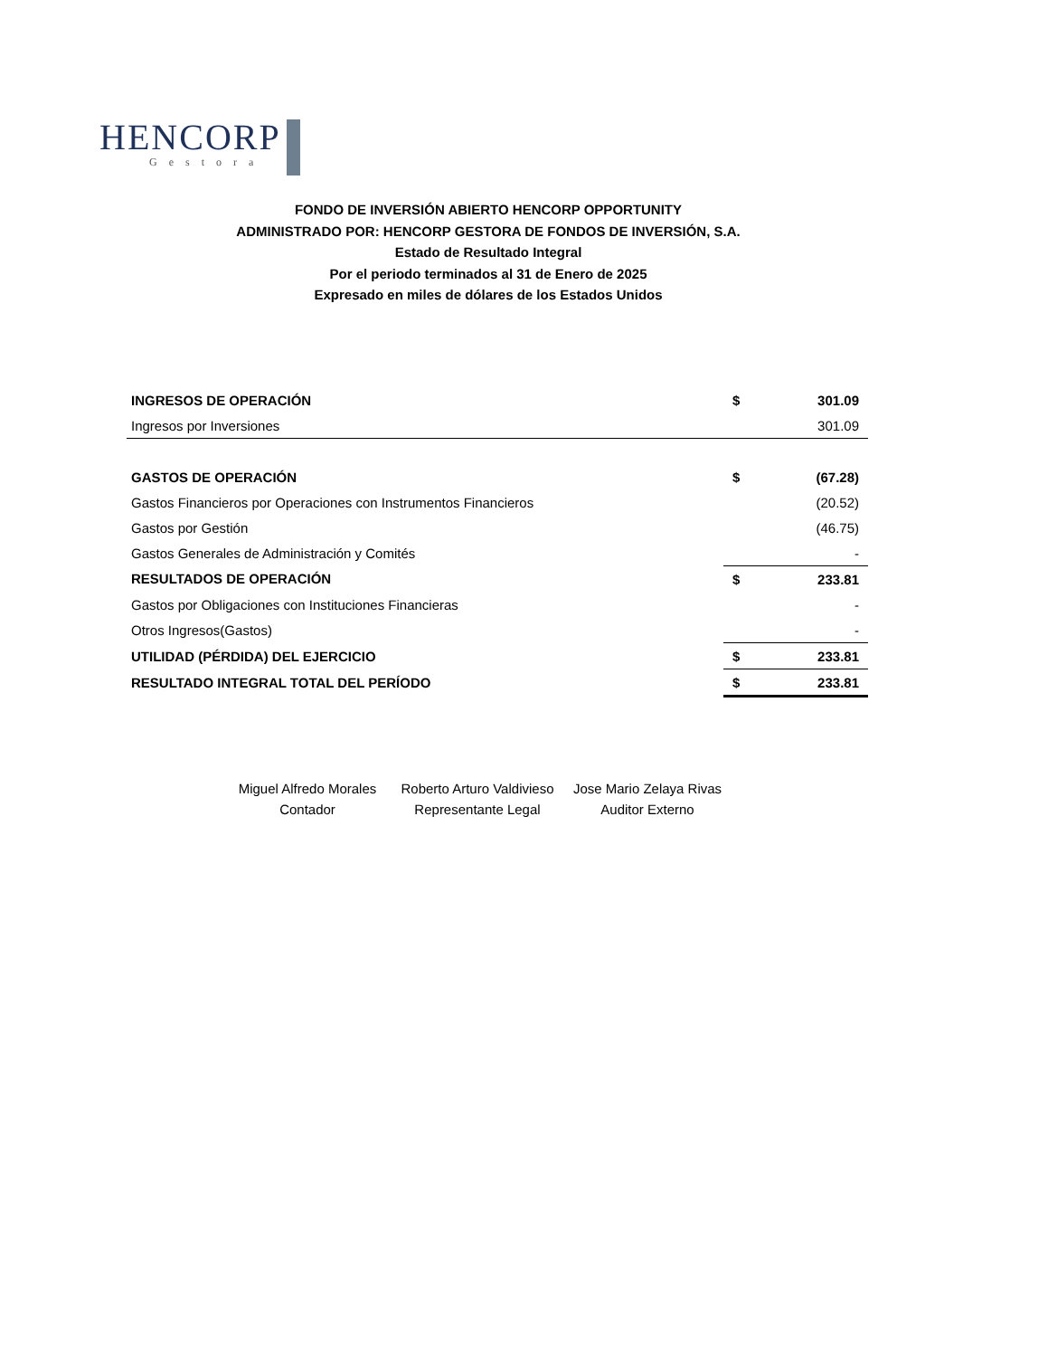HENCORP
Gestora
FONDO DE INVERSIÓN ABIERTO HENCORP OPPORTUNITY
ADMINISTRADO POR: HENCORP GESTORA DE FONDOS DE INVERSIÓN, S.A.
Estado de Resultado Integral
Por el periodo terminados al 31 de Enero de 2025
Expresado en miles de dólares de los Estados Unidos
| INGRESOS DE OPERACIÓN | $ | 301.09 |
| Ingresos por Inversiones | | 301.09 |
| GASTOS DE OPERACIÓN | $ | (67.28) |
| Gastos Financieros por Operaciones con Instrumentos Financieros | | (20.52) |
| Gastos por Gestión | | (46.75) |
| Gastos Generales de Administración y Comités | | - |
| RESULTADOS DE OPERACIÓN | $ | 233.81 |
| Gastos por Obligaciones con Instituciones Financieras | | - |
| Otros Ingresos(Gastos) | | - |
| UTILIDAD (PÉRDIDA) DEL EJERCICIO | $ | 233.81 |
| RESULTADO INTEGRAL TOTAL DEL PERÍODO | $ | 233.81 |
Miguel Alfredo Morales
Contador
Roberto Arturo Valdivieso
Representante Legal
Jose Mario Zelaya Rivas
Auditor Externo